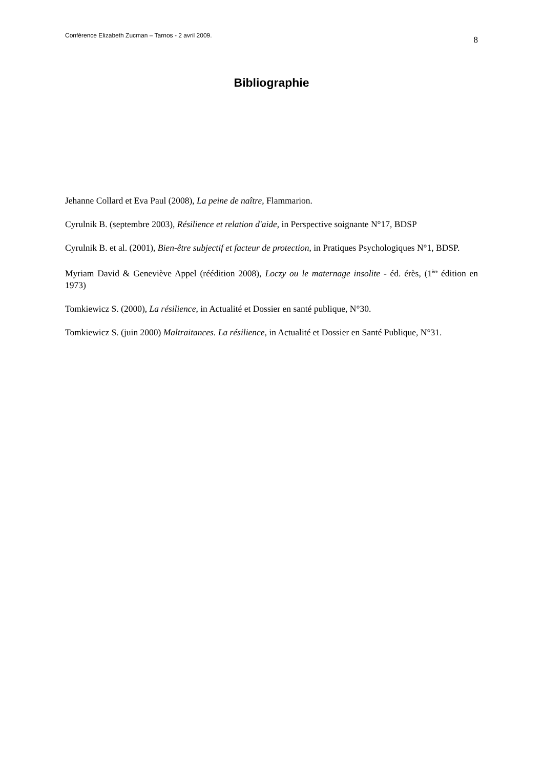Conférence Elizabeth Zucman – Tarnos - 2 avril 2009. 8
Bibliographie
Jehanne Collard et Eva Paul (2008), La peine de naître, Flammarion.
Cyrulnik B. (septembre 2003), Résilience et relation d'aide, in Perspective soignante N°17, BDSP
Cyrulnik B. et al. (2001), Bien-être subjectif et facteur de protection, in Pratiques Psychologiques N°1, BDSP.
Myriam David & Geneviève Appel (réédition 2008), Loczy ou le maternage insolite - éd. érès, (1<sup>ère</sup> édition en 1973)
Tomkiewicz S. (2000), La résilience, in Actualité et Dossier en santé publique, N°30.
Tomkiewicz S. (juin 2000) Maltraitances. La résilience, in Actualité et Dossier en Santé Publique, N°31.